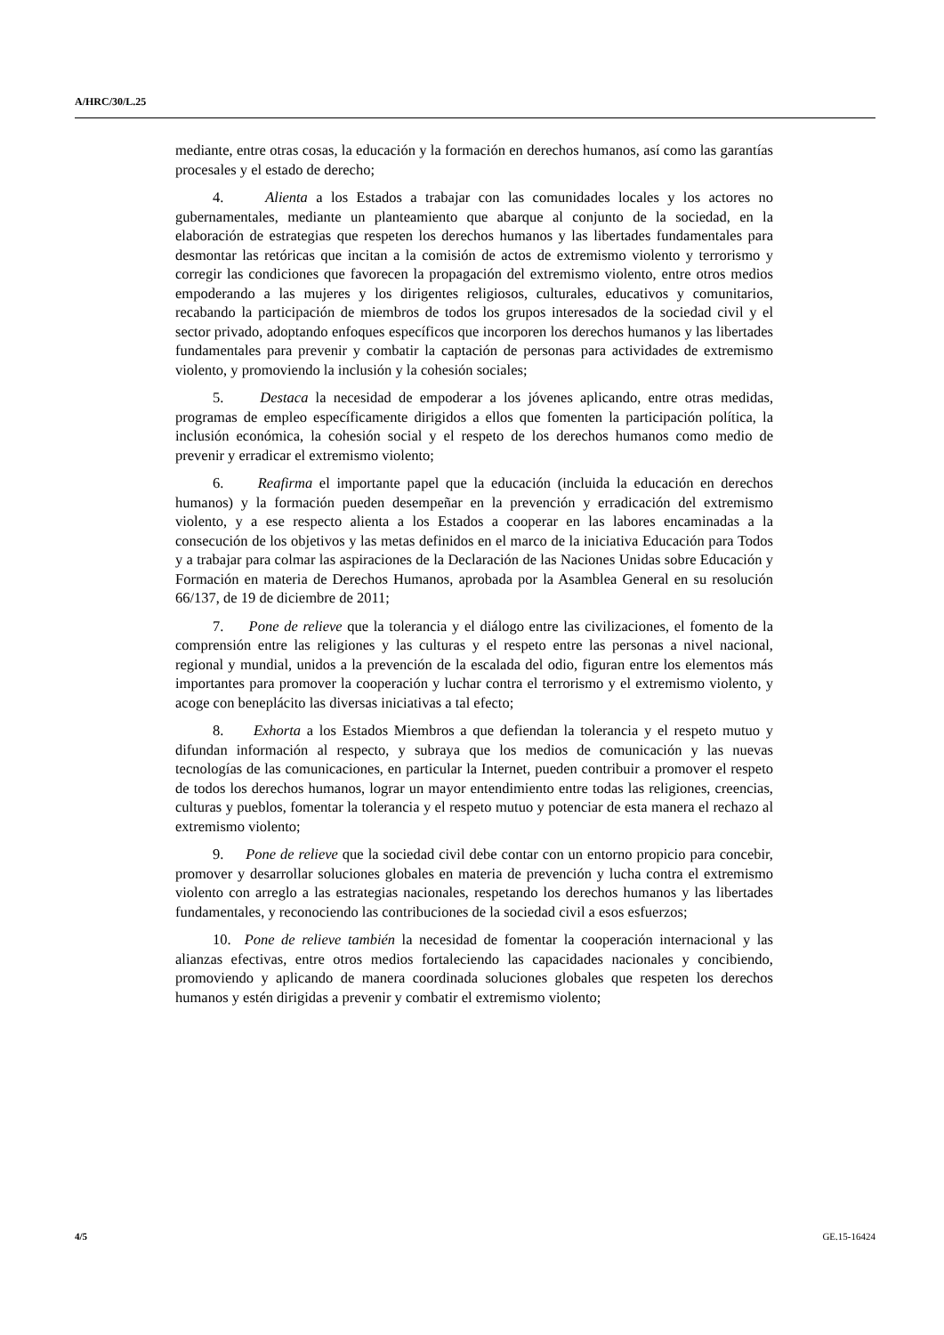A/HRC/30/L.25
mediante, entre otras cosas, la educación y la formación en derechos humanos, así como las garantías procesales y el estado de derecho;
4. Alienta a los Estados a trabajar con las comunidades locales y los actores no gubernamentales, mediante un planteamiento que abarque al conjunto de la sociedad, en la elaboración de estrategias que respeten los derechos humanos y las libertades fundamentales para desmontar las retóricas que incitan a la comisión de actos de extremismo violento y terrorismo y corregir las condiciones que favorecen la propagación del extremismo violento, entre otros medios empoderando a las mujeres y los dirigentes religiosos, culturales, educativos y comunitarios, recabando la participación de miembros de todos los grupos interesados de la sociedad civil y el sector privado, adoptando enfoques específicos que incorporen los derechos humanos y las libertades fundamentales para prevenir y combatir la captación de personas para actividades de extremismo violento, y promoviendo la inclusión y la cohesión sociales;
5. Destaca la necesidad de empoderar a los jóvenes aplicando, entre otras medidas, programas de empleo específicamente dirigidos a ellos que fomenten la participación política, la inclusión económica, la cohesión social y el respeto de los derechos humanos como medio de prevenir y erradicar el extremismo violento;
6. Reafirma el importante papel que la educación (incluida la educación en derechos humanos) y la formación pueden desempeñar en la prevención y erradicación del extremismo violento, y a ese respecto alienta a los Estados a cooperar en las labores encaminadas a la consecución de los objetivos y las metas definidos en el marco de la iniciativa Educación para Todos y a trabajar para colmar las aspiraciones de la Declaración de las Naciones Unidas sobre Educación y Formación en materia de Derechos Humanos, aprobada por la Asamblea General en su resolución 66/137, de 19 de diciembre de 2011;
7. Pone de relieve que la tolerancia y el diálogo entre las civilizaciones, el fomento de la comprensión entre las religiones y las culturas y el respeto entre las personas a nivel nacional, regional y mundial, unidos a la prevención de la escalada del odio, figuran entre los elementos más importantes para promover la cooperación y luchar contra el terrorismo y el extremismo violento, y acoge con beneplácito las diversas iniciativas a tal efecto;
8. Exhorta a los Estados Miembros a que defiendan la tolerancia y el respeto mutuo y difundan información al respecto, y subraya que los medios de comunicación y las nuevas tecnologías de las comunicaciones, en particular la Internet, pueden contribuir a promover el respeto de todos los derechos humanos, lograr un mayor entendimiento entre todas las religiones, creencias, culturas y pueblos, fomentar la tolerancia y el respeto mutuo y potenciar de esta manera el rechazo al extremismo violento;
9. Pone de relieve que la sociedad civil debe contar con un entorno propicio para concebir, promover y desarrollar soluciones globales en materia de prevención y lucha contra el extremismo violento con arreglo a las estrategias nacionales, respetando los derechos humanos y las libertades fundamentales, y reconociendo las contribuciones de la sociedad civil a esos esfuerzos;
10. Pone de relieve también la necesidad de fomentar la cooperación internacional y las alianzas efectivas, entre otros medios fortaleciendo las capacidades nacionales y concibiendo, promoviendo y aplicando de manera coordinada soluciones globales que respeten los derechos humanos y estén dirigidas a prevenir y combatir el extremismo violento;
4/5 GE.15-16424